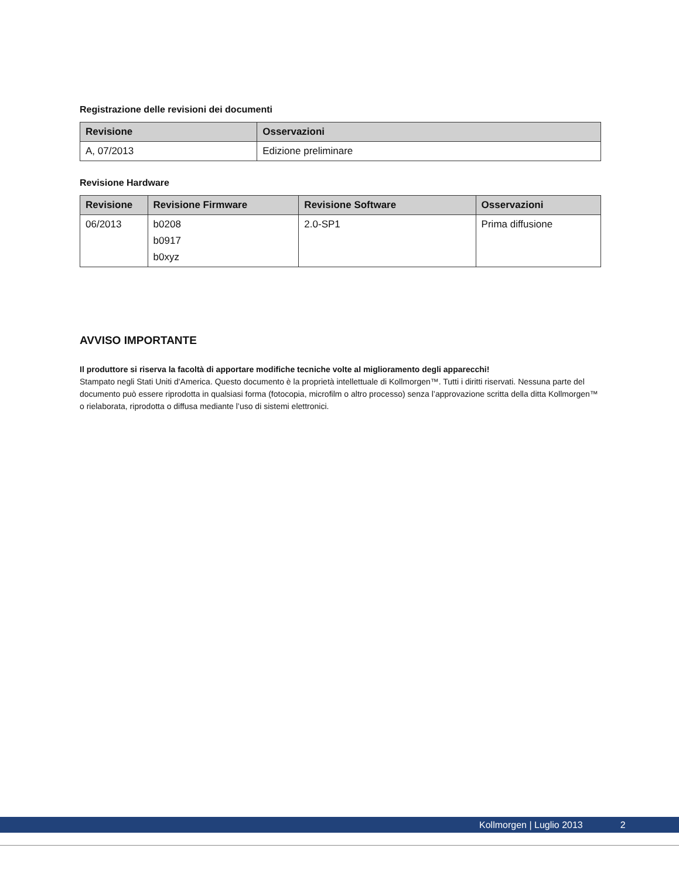Registrazione delle revisioni dei documenti
| Revisione | Osservazioni |
| --- | --- |
| A, 07/2013 | Edizione preliminare |
Revisione Hardware
| Revisione | Revisione Firmware | Revisione Software | Osservazioni |
| --- | --- | --- | --- |
| 06/2013 | b0208 b0917 b0xyz | 2.0-SP1 | Prima diffusione |
AVVISO IMPORTANTE
Il produttore si riserva la facoltà di apportare modifiche tecniche volte al miglioramento degli apparecchi!
Stampato negli Stati Uniti d'America. Questo documento è la proprietà intellettuale di Kollmorgen™. Tutti i diritti riservati. Nessuna parte del documento può essere riprodotta in qualsiasi forma (fotocopia, microfilm o altro processo) senza l’approvazione scritta della ditta Kollmorgen™ o rielaborata, riprodotta o diffusa mediante l’uso di sistemi elettronici.
Kollmorgen | Luglio 2013 2